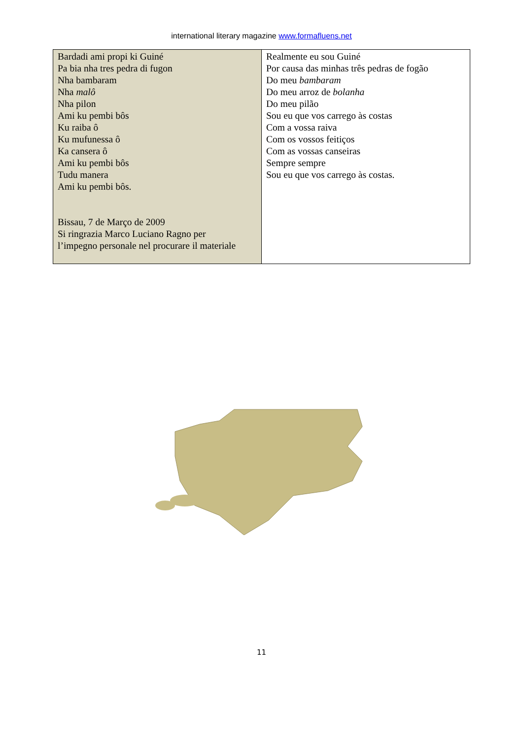international literary magazine www.formafluens.net
| Bardadi ami propi ki Guiné Pa bia nha tres pedra di fugon Nha bambaram Nha malô Nha pilon Ami ku pembi bôs Ku raiba ô Ku mufunessa ô Ka cansera ô Ami ku pembi bôs Tudu manera Ami ku pembi bôs. Bissau, 7 de Março de 2009 Si ringrazia Marco Luciano Ragno per l’impegno personale nel procurare il materiale | Realmente eu sou Guiné Por causa das minhas três pedras de fogão Do meu bambaram Do meu arroz de bolanha Do meu pilão Sou eu que vos carrego às costas Com a vossa raiva Com os vossos feitiços Com as vossas canseiras Sempre sempre Sou eu que vos carrego às costas. |
11